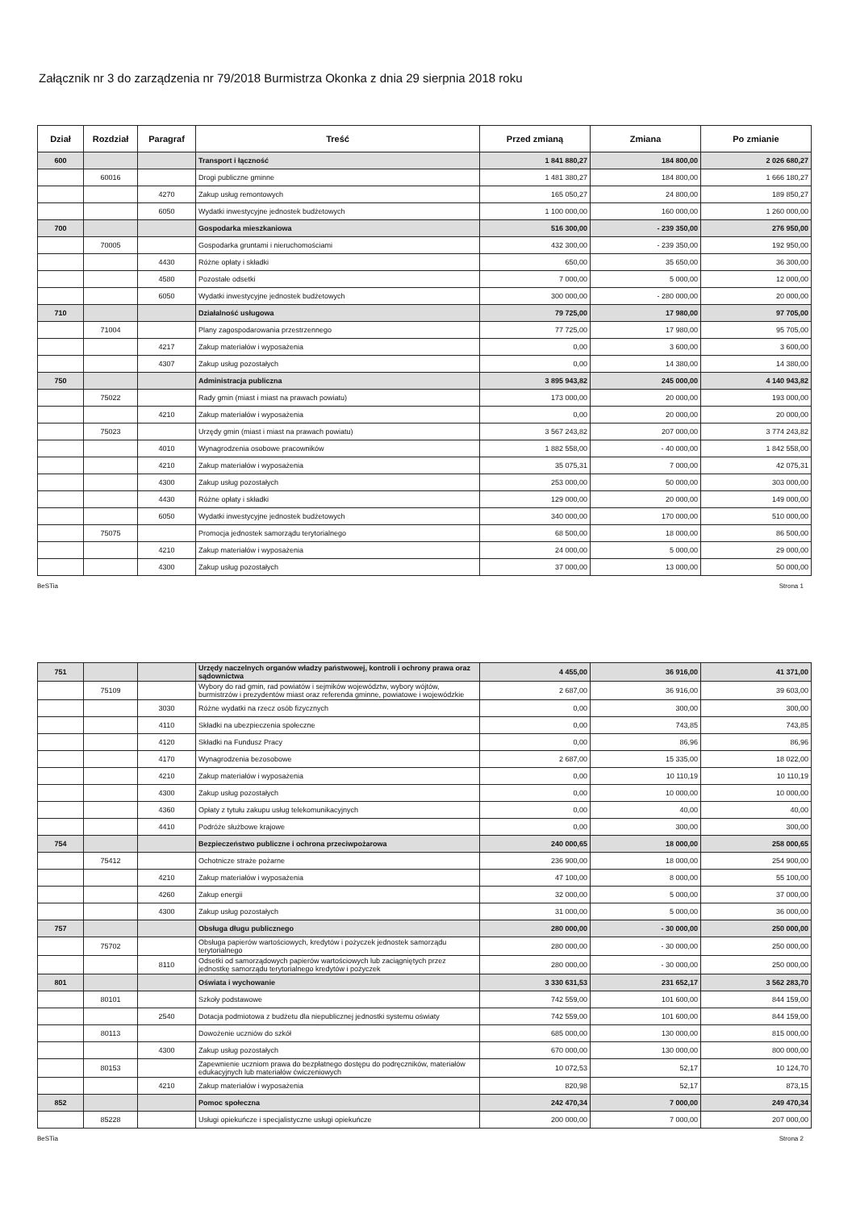Załącznik nr 3 do zarządzenia nr 79/2018 Burmistrza Okonka z dnia 29 sierpnia 2018 roku
| Dział | Rozdział | Paragraf | Treść | Przed zmianą | Zmiana | Po zmianie |
| --- | --- | --- | --- | --- | --- | --- |
| 600 | | | Transport i łączność | 1 841 880,27 | 184 800,00 | 2 026 680,27 |
| | 60016 | | Drogi publiczne gminne | 1 481 380,27 | 184 800,00 | 1 666 180,27 |
| | | 4270 | Zakup usług remontowych | 165 050,27 | 24 800,00 | 189 850,27 |
| | | 6050 | Wydatki inwestycyjne jednostek budżetowych | 1 100 000,00 | 160 000,00 | 1 260 000,00 |
| 700 | | | Gospodarka mieszkaniowa | 516 300,00 | - 239 350,00 | 276 950,00 |
| | 70005 | | Gospodarka gruntami i nieruchomościami | 432 300,00 | - 239 350,00 | 192 950,00 |
| | | 4430 | Różne opłaty i składki | 650,00 | 35 650,00 | 36 300,00 |
| | | 4580 | Pozostałe odsetki | 7 000,00 | 5 000,00 | 12 000,00 |
| | | 6050 | Wydatki inwestycyjne jednostek budżetowych | 300 000,00 | - 280 000,00 | 20 000,00 |
| 710 | | | Działalność usługowa | 79 725,00 | 17 980,00 | 97 705,00 |
| | 71004 | | Plany zagospodarowania przestrzennego | 77 725,00 | 17 980,00 | 95 705,00 |
| | | 4217 | Zakup materiałów i wyposażenia | 0,00 | 3 600,00 | 3 600,00 |
| | | 4307 | Zakup usług pozostałych | 0,00 | 14 380,00 | 14 380,00 |
| 750 | | | Administracja publiczna | 3 895 943,82 | 245 000,00 | 4 140 943,82 |
| | 75022 | | Rady gmin (miast i miast na prawach powiatu) | 173 000,00 | 20 000,00 | 193 000,00 |
| | | 4210 | Zakup materiałów i wyposażenia | 0,00 | 20 000,00 | 20 000,00 |
| | 75023 | | Urzędy gmin (miast i miast na prawach powiatu) | 3 567 243,82 | 207 000,00 | 3 774 243,82 |
| | | 4010 | Wynagrodzenia osobowe pracowników | 1 882 558,00 | - 40 000,00 | 1 842 558,00 |
| | | 4210 | Zakup materiałów i wyposażenia | 35 075,31 | 7 000,00 | 42 075,31 |
| | | 4300 | Zakup usług pozostałych | 253 000,00 | 50 000,00 | 303 000,00 |
| | | 4430 | Różne opłaty i składki | 129 000,00 | 20 000,00 | 149 000,00 |
| | | 6050 | Wydatki inwestycyjne jednostek budżetowych | 340 000,00 | 170 000,00 | 510 000,00 |
| | 75075 | | Promocja jednostek samorządu terytorialnego | 68 500,00 | 18 000,00 | 86 500,00 |
| | | 4210 | Zakup materiałów i wyposażenia | 24 000,00 | 5 000,00 | 29 000,00 |
| | | 4300 | Zakup usług pozostałych | 37 000,00 | 13 000,00 | 50 000,00 |
BeSTia Strona 1
| 751 | | | Urzędy naczelnych organów władzy państwowej, kontroli i ochrony prawa oraz sądownictwa | 4 455,00 | 36 916,00 | 41 371,00 |
| | 75109 | | Wybory do rad gmin, rad powiatów i sejmików województw, wybory wójtów, burmistrzów i prezydentów miast oraz referenda gminne, powiatowe i wojewódzkie | 2 687,00 | 36 916,00 | 39 603,00 |
| | | 3030 | Różne wydatki na rzecz osób fizycznych | 0,00 | 300,00 | 300,00 |
| | | 4110 | Składki na ubezpieczenia społeczne | 0,00 | 743,85 | 743,85 |
| | | 4120 | Składki na Fundusz Pracy | 0,00 | 86,96 | 86,96 |
| | | 4170 | Wynagrodzenia bezosobowe | 2 687,00 | 15 335,00 | 18 022,00 |
| | | 4210 | Zakup materiałów i wyposażenia | 0,00 | 10 110,19 | 10 110,19 |
| | | 4300 | Zakup usług pozostałych | 0,00 | 10 000,00 | 10 000,00 |
| | | 4360 | Opłaty z tytułu zakupu usług telekomunikacyjnych | 0,00 | 40,00 | 40,00 |
| | | 4410 | Podróże służbowe krajowe | 0,00 | 300,00 | 300,00 |
| 754 | | | Bezpieczeństwo publiczne i ochrona przeciwpożarowa | 240 000,65 | 18 000,00 | 258 000,65 |
| | 75412 | | Ochotnicze straże pożarne | 236 900,00 | 18 000,00 | 254 900,00 |
| | | 4210 | Zakup materiałów i wyposażenia | 47 100,00 | 8 000,00 | 55 100,00 |
| | | 4260 | Zakup energii | 32 000,00 | 5 000,00 | 37 000,00 |
| | | 4300 | Zakup usług pozostałych | 31 000,00 | 5 000,00 | 36 000,00 |
| 757 | | | Obsługa długu publicznego | 280 000,00 | - 30 000,00 | 250 000,00 |
| | 75702 | | Obsługa papierów wartościowych, kredytów i pożyczek jednostek samorządu terytorialnego | 280 000,00 | - 30 000,00 | 250 000,00 |
| | | 8110 | Odsetki od samorządowych papierów wartościowych lub zaciągniętych przez jednostkę samorządu terytorialnego kredytów i pożyczek | 280 000,00 | - 30 000,00 | 250 000,00 |
| 801 | | | Oświata i wychowanie | 3 330 631,53 | 231 652,17 | 3 562 283,70 |
| | 80101 | | Szkoły podstawowe | 742 559,00 | 101 600,00 | 844 159,00 |
| | | 2540 | Dotacja podmiotowa z budżetu dla niepublicznej jednostki systemu oświaty | 742 559,00 | 101 600,00 | 844 159,00 |
| | 80113 | | Dowożenie uczniów do szkół | 685 000,00 | 130 000,00 | 815 000,00 |
| | | 4300 | Zakup usług pozostałych | 670 000,00 | 130 000,00 | 800 000,00 |
| | 80153 | | Zapewnienie uczniom prawa do bezpłatnego dostępu do podręczników, materiałów edukacyjnych lub materiałów ćwiczeniowych | 10 072,53 | 52,17 | 10 124,70 |
| | | 4210 | Zakup materiałów i wyposażenia | 820,98 | 52,17 | 873,15 |
| 852 | | | Pomoc społeczna | 242 470,34 | 7 000,00 | 249 470,34 |
| | 85228 | | Usługi opiekuńcze i specjalistyczne usługi opiekuńcze | 200 000,00 | 7 000,00 | 207 000,00 |
BeSTia Strona 2